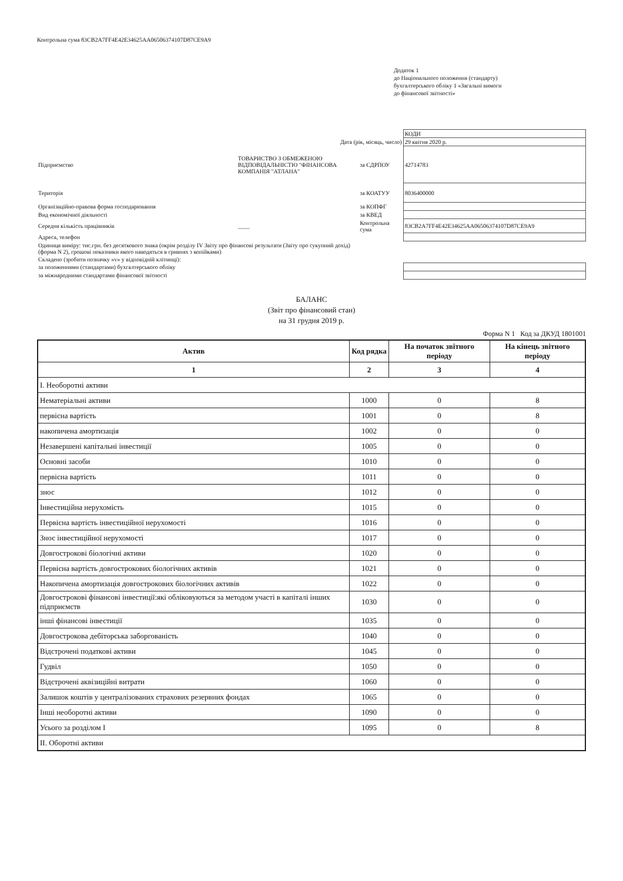Контрольна сума 83CB2A7FF4E42E34625AA06506374107D87CE9A9
Додаток 1
до Національного положення (стандарту)
бухгалтерського обліку 1 «Загальні вимоги
до фінансової звітності»
| | | | КОДИ |
| Дата (рік, місяць, число) | | | 29 квітня 2020 р. |
| Підприємство | ТОВАРИСТВО З ОБМЕЖЕНОЮ ВІДПОВІДАЛЬНІСТЮ "ФІНАНСОВА КОМПАНІЯ "АТЛАНА" | за ЄДРПОУ | 42714783 |
| Територія | | за КОАТУУ | 8036400000 |
| Організаційно-правова форма господарювання | | за КОПФГ | |
| Вид економічної діяльності | | за КВЕД | |
| Середня кількість працівників | ____ | Контрольна сума | 83CB2A7FF4E42E34625AA06506374107D87CE9A9 |
| Адреса, телефон | | | |
| Одиниця виміру: тис.грн. без десяткового знака (окрім розділу IV Звіту про фінансові результати (Звіту про сукупний дохід) (форма N 2), грошові показники якого наводяться в гривнях з копійками) | | | |
| Складено (зробити позначку «v» у відповідній клітинці): | | | |
| за положеннями (стандартами) бухгалтерського обліку | | | |
| за міжнародними стандартами фінансової звітності | | | |
БАЛАНС
(Звіт про фінансовий стан)
на 31 грудня 2019 р.
Форма N 1 Код за ДКУД 1801001
| Актив | Код рядка | На початок звітного періоду | На кінець звітного періоду |
| --- | --- | --- | --- |
| 1 | 2 | 3 | 4 |
| I. Необоротні активи | | | |
| Нематеріальні активи | 1000 | 0 | 8 |
| первісна вартість | 1001 | 0 | 8 |
| накопичена амортизація | 1002 | 0 | 0 |
| Незавершені капітальні інвестиції | 1005 | 0 | 0 |
| Основні засоби | 1010 | 0 | 0 |
| первісна вартість | 1011 | 0 | 0 |
| знос | 1012 | 0 | 0 |
| Інвестиційна нерухомість | 1015 | 0 | 0 |
| Первісна вартість інвестиційної нерухомості | 1016 | 0 | 0 |
| Знос інвестиційної нерухомості | 1017 | 0 | 0 |
| Довгострокові біологічні активи | 1020 | 0 | 0 |
| Первісна вартість довгострокових біологічних активів | 1021 | 0 | 0 |
| Накопичена амортизація довгострокових біологічних активів | 1022 | 0 | 0 |
| Довгострокові фінансові інвестиції:які обліковуються за методом участі в капіталі інших підприємств | 1030 | 0 | 0 |
| інші фінансові інвестиції | 1035 | 0 | 0 |
| Довгострокова дебіторська заборгованість | 1040 | 0 | 0 |
| Відстрочені податкові активи | 1045 | 0 | 0 |
| Гудвіл | 1050 | 0 | 0 |
| Відстрочені аквізиційні витрати | 1060 | 0 | 0 |
| Залишок коштів у централізованих страхових резервних фондах | 1065 | 0 | 0 |
| Інші необоротні активи | 1090 | 0 | 0 |
| Усього за розділом I | 1095 | 0 | 8 |
| II. Оборотні активи | | | |